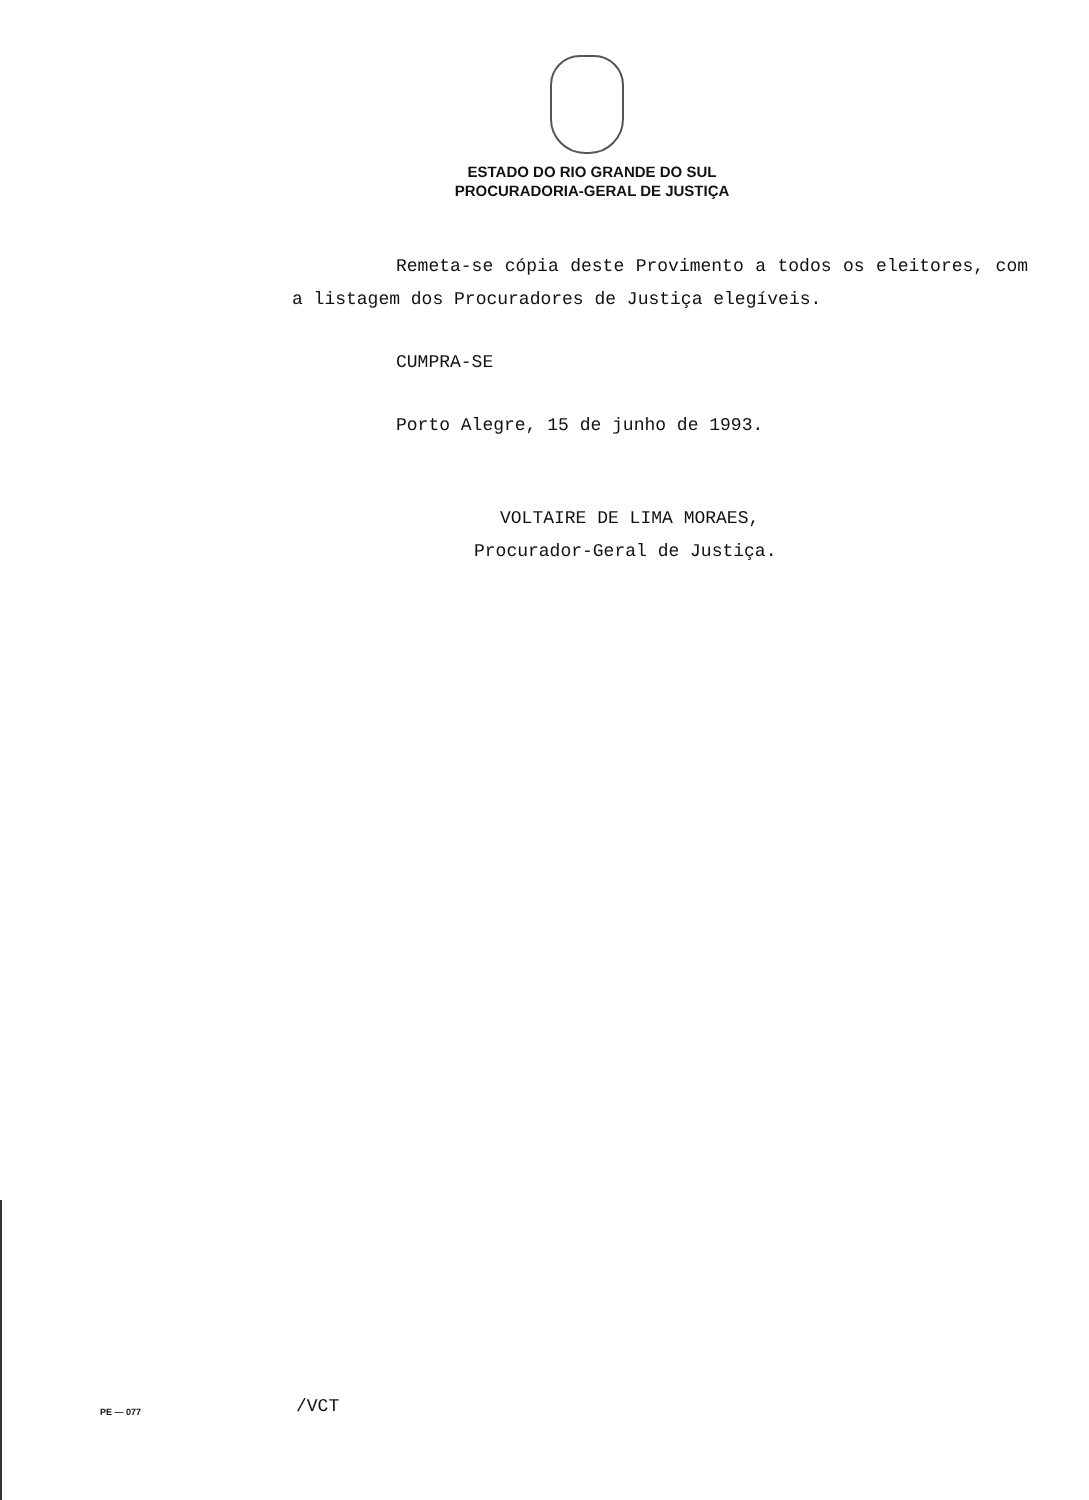ESTADO DO RIO GRANDE DO SUL
PROCURADORIA-GERAL DE JUSTIÇA
Remeta-se cópia deste Provimento a todos os eleitores, com a listagem dos Procuradores de Justiça elegíveis.
CUMPRA-SE
Porto Alegre, 15 de junho de 1993.
VOLTAIRE DE LIMA MORAES,
Procurador-Geral de Justiça.
PE — 077 /VCT